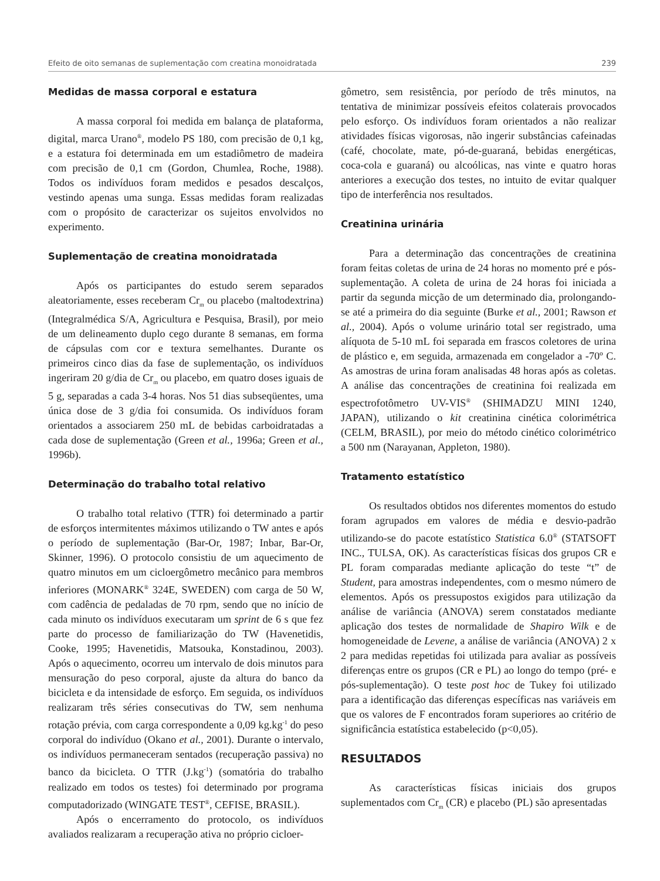Efeito de oito semanas de suplementação com creatina monoidratada 239
Medidas de massa corporal e estatura
A massa corporal foi medida em balança de plataforma, digital, marca Urano<sup>®</sup>, modelo PS 180, com precisão de 0,1 kg, e a estatura foi determinada em um estadiômetro de madeira com precisão de 0,1 cm (Gordon, Chumlea, Roche, 1988). Todos os indivíduos foram medidos e pesados descalços, vestindo apenas uma sunga. Essas medidas foram realizadas com o propósito de caracterizar os sujeitos envolvidos no experimento.
Suplementação de creatina monoidratada
Após os participantes do estudo serem separados aleatoriamente, esses receberam Cr<sub>m</sub> ou placebo (maltodextrina) (Integralmédica S/A, Agricultura e Pesquisa, Brasil), por meio de um delineamento duplo cego durante 8 semanas, em forma de cápsulas com cor e textura semelhantes. Durante os primeiros cinco dias da fase de suplementação, os indivíduos ingeriram 20 g/dia de Cr<sub>m</sub> ou placebo, em quatro doses iguais de 5 g, separadas a cada 3-4 horas. Nos 51 dias subseqüentes, uma única dose de 3 g/dia foi consumida. Os indivíduos foram orientados a associarem 250 mL de bebidas carboidratadas a cada dose de suplementação (Green et al., 1996a; Green et al., 1996b).
Determinação do trabalho total relativo
O trabalho total relativo (TTR) foi determinado a partir de esforços intermitentes máximos utilizando o TW antes e após o período de suplementação (Bar-Or, 1987; Inbar, Bar-Or, Skinner, 1996). O protocolo consistiu de um aquecimento de quatro minutos em um cicloergômetro mecânico para membros inferiores (MONARK<sup>®</sup> 324E, SWEDEN) com carga de 50 W, com cadência de pedaladas de 70 rpm, sendo que no início de cada minuto os indivíduos executaram um sprint de 6 s que fez parte do processo de familiarização do TW (Havenetidis, Cooke, 1995; Havenetidis, Matsouka, Konstadinou, 2003). Após o aquecimento, ocorreu um intervalo de dois minutos para mensuração do peso corporal, ajuste da altura do banco da bicicleta e da intensidade de esforço. Em seguida, os indivíduos realizaram três séries consecutivas do TW, sem nenhuma rotação prévia, com carga correspondente a 0,09 kg.kg<sup>-1</sup> do peso corporal do indivíduo (Okano et al., 2001). Durante o intervalo, os indivíduos permaneceram sentados (recuperação passiva) no banco da bicicleta. O TTR (J.kg<sup>-1</sup>) (somatória do trabalho realizado em todos os testes) foi determinado por programa computadorizado (WINGATE TEST<sup>®</sup>, CEFISE, BRASIL).
Após o encerramento do protocolo, os indivíduos avaliados realizaram a recuperação ativa no próprio cicloer-
gômetro, sem resistência, por período de três minutos, na tentativa de minimizar possíveis efeitos colaterais provocados pelo esforço. Os indivíduos foram orientados a não realizar atividades físicas vigorosas, não ingerir substâncias cafeinadas (café, chocolate, mate, pó-de-guaraná, bebidas energéticas, coca-cola e guaraná) ou alcoólicas, nas vinte e quatro horas anteriores a execução dos testes, no intuito de evitar qualquer tipo de interferência nos resultados.
Creatinina urinária
Para a determinação das concentrações de creatinina foram feitas coletas de urina de 24 horas no momento pré e pós-suplementação. A coleta de urina de 24 horas foi iniciada a partir da segunda micção de um determinado dia, prolongando-se até a primeira do dia seguinte (Burke et al., 2001; Rawson et al., 2004). Após o volume urinário total ser registrado, uma alíquota de 5-10 mL foi separada em frascos coletores de urina de plástico e, em seguida, armazenada em congelador a -70º C. As amostras de urina foram analisadas 48 horas após as coletas. A análise das concentrações de creatinina foi realizada em espectrofotômetro UV-VIS<sup>®</sup> (SHIMADZU MINI 1240, JAPAN), utilizando o kit creatinina cinética colorimétrica (CELM, BRASIL), por meio do método cinético colorimétrico a 500 nm (Narayanan, Appleton, 1980).
Tratamento estatístico
Os resultados obtidos nos diferentes momentos do estudo foram agrupados em valores de média e desvio-padrão utilizando-se do pacote estatístico Statistica 6.0<sup>®</sup> (STATSOFT INC., TULSA, OK). As características físicas dos grupos CR e PL foram comparadas mediante aplicação do teste “t” de Student, para amostras independentes, com o mesmo número de elementos. Após os pressupostos exigidos para utilização da análise de variância (ANOVA) serem constatados mediante aplicação dos testes de normalidade de Shapiro Wilk e de homogeneidade de Levene, a análise de variância (ANOVA) 2 x 2 para medidas repetidas foi utilizada para avaliar as possíveis diferenças entre os grupos (CR e PL) ao longo do tempo (pré- e pós-suplementação). O teste post hoc de Tukey foi utilizado para a identificação das diferenças específicas nas variáveis em que os valores de F encontrados foram superiores ao critério de significância estatística estabelecido (p<0,05).
RESULTADOS
As características físicas iniciais dos grupos suplementados com Cr<sub>m</sub> (CR) e placebo (PL) são apresentadas